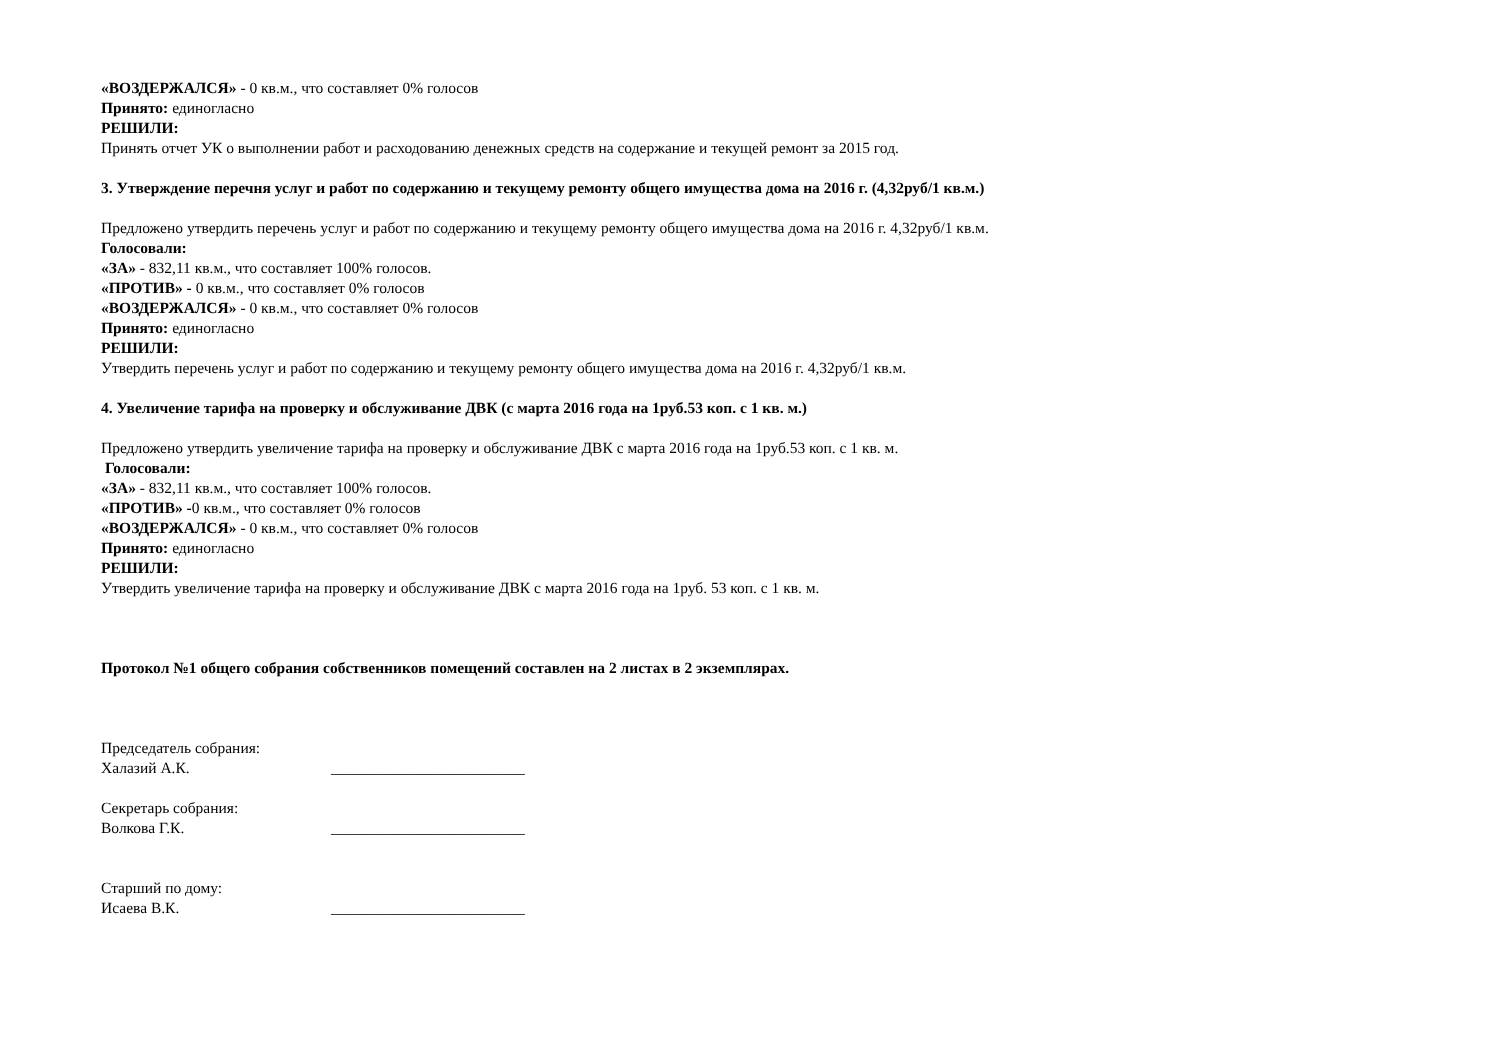«ВОЗДЕРЖАЛСЯ» - 0 кв.м., что составляет 0% голосов
Принято: единогласно
РЕШИЛИ:
Принять отчет УК о выполнении работ и расходованию денежных средств на содержание и текущей ремонт за 2015 год.
3. Утверждение перечня услуг и работ по содержанию и текущему ремонту общего имущества дома на 2016 г. (4,32руб/1 кв.м.)
Предложено утвердить перечень услуг и работ по содержанию и текущему ремонту общего имущества дома на 2016 г. 4,32руб/1 кв.м.
Голосовали:
«ЗА» - 832,11 кв.м., что составляет 100% голосов.
«ПРОТИВ» - 0 кв.м., что составляет 0% голосов
«ВОЗДЕРЖАЛСЯ» - 0 кв.м., что составляет 0% голосов
Принято: единогласно
РЕШИЛИ:
Утвердить перечень услуг и работ по содержанию и текущему ремонту общего имущества дома на 2016 г. 4,32руб/1 кв.м.
4. Увеличение тарифа на проверку и обслуживание ДВК (с марта 2016 года на 1руб.53 коп. с 1 кв. м.)
Предложено утвердить увеличение тарифа на проверку и обслуживание ДВК с марта 2016 года на 1руб.53 коп. с 1 кв. м.
Голосовали:
«ЗА» - 832,11 кв.м., что составляет 100% голосов.
«ПРОТИВ» -0 кв.м., что составляет 0% голосов
«ВОЗДЕРЖАЛСЯ» - 0 кв.м., что составляет 0% голосов
Принято: единогласно
РЕШИЛИ:
Утвердить увеличение тарифа на проверку и обслуживание ДВК с марта 2016 года на 1руб. 53 коп. с 1 кв. м.
Протокол №1 общего собрания собственников помещений составлен на 2 листах в 2 экземплярах.
Председатель собрания:
Халазий А.К. _________________________
Секретарь собрания:
Волкова Г.К. _________________________
Старший по дому:
Исаева В.К. _________________________